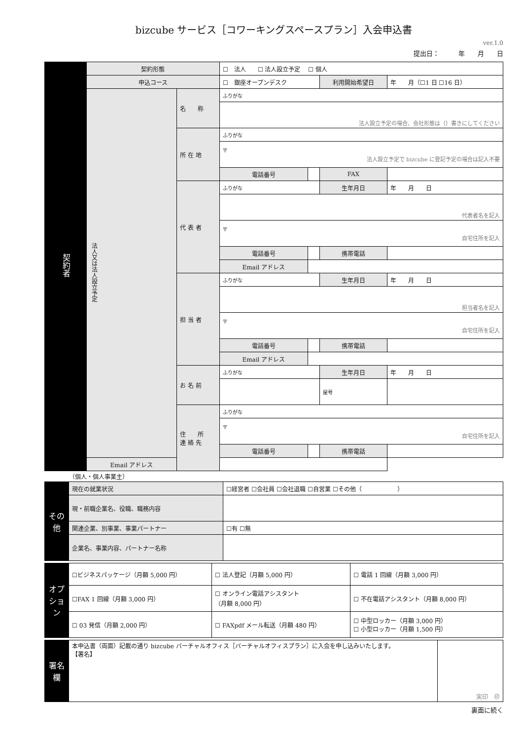bizcube サービス［コワーキングスペースプラン］入会申込書
ver.1.0
提出日：　　　年　　月　　日
| 契約者 | 契約形態 | | ☐ 法人 ☐ 法人設立予定 ☐ 個人 | | | |
| | 申込コース | | ☐ 銀座オープンデスク | | 利用開始希望日 | 年 月（☐1 日 ☐16 日） |
| | 法人又は法人設立予定 | 名 称 | ふりがな | | | |
| | | | 法人設立予定の場合、会社形態は（）書きにしてください | | | |
| | | 所 在 地 | ふりがな | | | |
| | | | 〒 法人設立予定で bizcube に登記予定の場合は記入不要 | | | |
| | | | 電話番号 | | FAX | |
| | | 代 表 者 | ふりがな | | 生年月日 | 年 月 日 |
| | | | 代表者名を記入 | | | |
| | | | 〒 自宅住所を記入 | | | |
| | | | 電話番号 | | 携帯電話 | |
| | | | Email アドレス | | | |
| | | 担 当 者 | ふりがな | | 生年月日 | 年 月 日 |
| | | | 担当者名を記入 | | | |
| | | | 〒 自宅住所を記入 | | | |
| | | | 電話番号 | | 携帯電話 | |
| | | | Email アドレス | | | |
| | | お 名 前 | ふりがな | | 生年月日 | 年 月 日 |
| | | | | | 屋号 | |
| | | 住 所 連 絡 先 | ふりがな | | | |
| | | | 〒 自宅住所を記入 | | | |
| | | | 電話番号 | | 携帯電話 | |
| | Email アドレス | | | | | |
（個人・個人事業主）
| その他 | 現在の就業状況 | ☐経営者 ☐会社員 ☐会社退職 ☐自営業 ☐その他（ ） |
| | 現・前職企業名、役職、職務内容 | |
| | 関連企業、別事業、事業パートナー | ☐有 ☐無 |
| | 企業名、事業内容、パートナー名称 | |
| オプション | ☐ビジネスパッケージ（月額 5,000 円） | ☐ 法人登記（月額 5,000 円） | ☐ 電話 1 回線（月額 3,000 円） |
| | ☐FAX 1 回線（月額 3,000 円） | ☐ オンライン電話アシスタント （月額 8,000 円） | ☐ 不在電話アシスタント（月額 8,000 円） |
| | ☐ 03 発信（月額 2,000 円） | ☐ FAXpdf メール転送（月額 480 円） | ☐ 中型ロッカー（月額 3,000 円） ☐ 小型ロッカー（月額 1,500 円） |
| 署名欄 | 本申込書（両面）記載の通り bizcube バーチャルオフィス［バーチャルオフィスプラン］に入会を申し込みいたします。 【署名】 | 実印 ㊞ |
裏面に続く